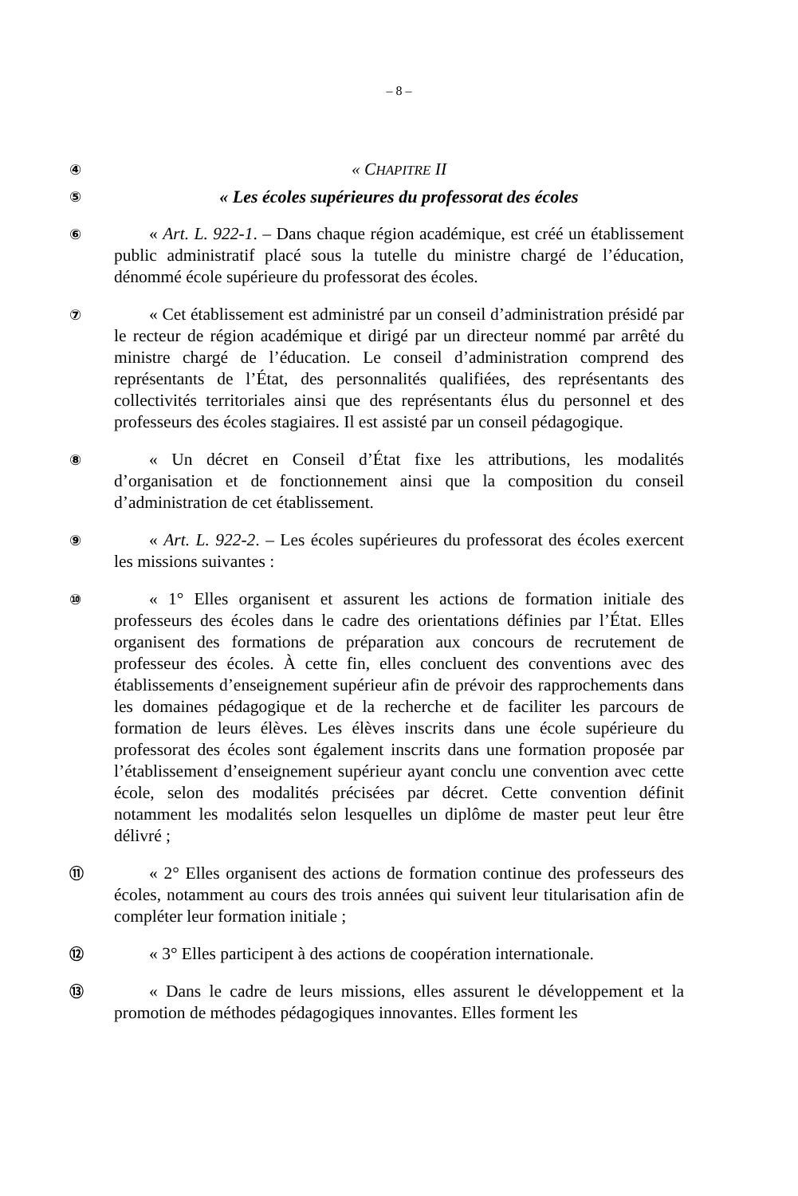– 8 –
④
« CHAPITRE II
⑤
« Les écoles supérieures du professorat des écoles
⑥
« Art. L. 922-1. – Dans chaque région académique, est créé un établissement public administratif placé sous la tutelle du ministre chargé de l’éducation, dénommé école supérieure du professorat des écoles.
⑦
« Cet établissement est administré par un conseil d’administration présidé par le recteur de région académique et dirigé par un directeur nommé par arrêté du ministre chargé de l’éducation. Le conseil d’administration comprend des représentants de l’État, des personnalités qualifiées, des représentants des collectivités territoriales ainsi que des représentants élus du personnel et des professeurs des écoles stagiaires. Il est assisté par un conseil pédagogique.
⑧
« Un décret en Conseil d’État fixe les attributions, les modalités d’organisation et de fonctionnement ainsi que la composition du conseil d’administration de cet établissement.
⑨
« Art. L. 922-2. – Les écoles supérieures du professorat des écoles exercent les missions suivantes :
⑩
« 1° Elles organisent et assurent les actions de formation initiale des professeurs des écoles dans le cadre des orientations définies par l’État. Elles organisent des formations de préparation aux concours de recrutement de professeur des écoles. À cette fin, elles concluent des conventions avec des établissements d’enseignement supérieur afin de prévoir des rapprochements dans les domaines pédagogique et de la recherche et de faciliter les parcours de formation de leurs élèves. Les élèves inscrits dans une école supérieure du professorat des écoles sont également inscrits dans une formation proposée par l’établissement d’enseignement supérieur ayant conclu une convention avec cette école, selon des modalités précisées par décret. Cette convention définit notamment les modalités selon lesquelles un diplôme de master peut leur être délivré ;
⑪
« 2° Elles organisent des actions de formation continue des professeurs des écoles, notamment au cours des trois années qui suivent leur titularisation afin de compléter leur formation initiale ;
⑫
« 3° Elles participent à des actions de coopération internationale.
⑬
« Dans le cadre de leurs missions, elles assurent le développement et la promotion de méthodes pédagogiques innovantes. Elles forment les